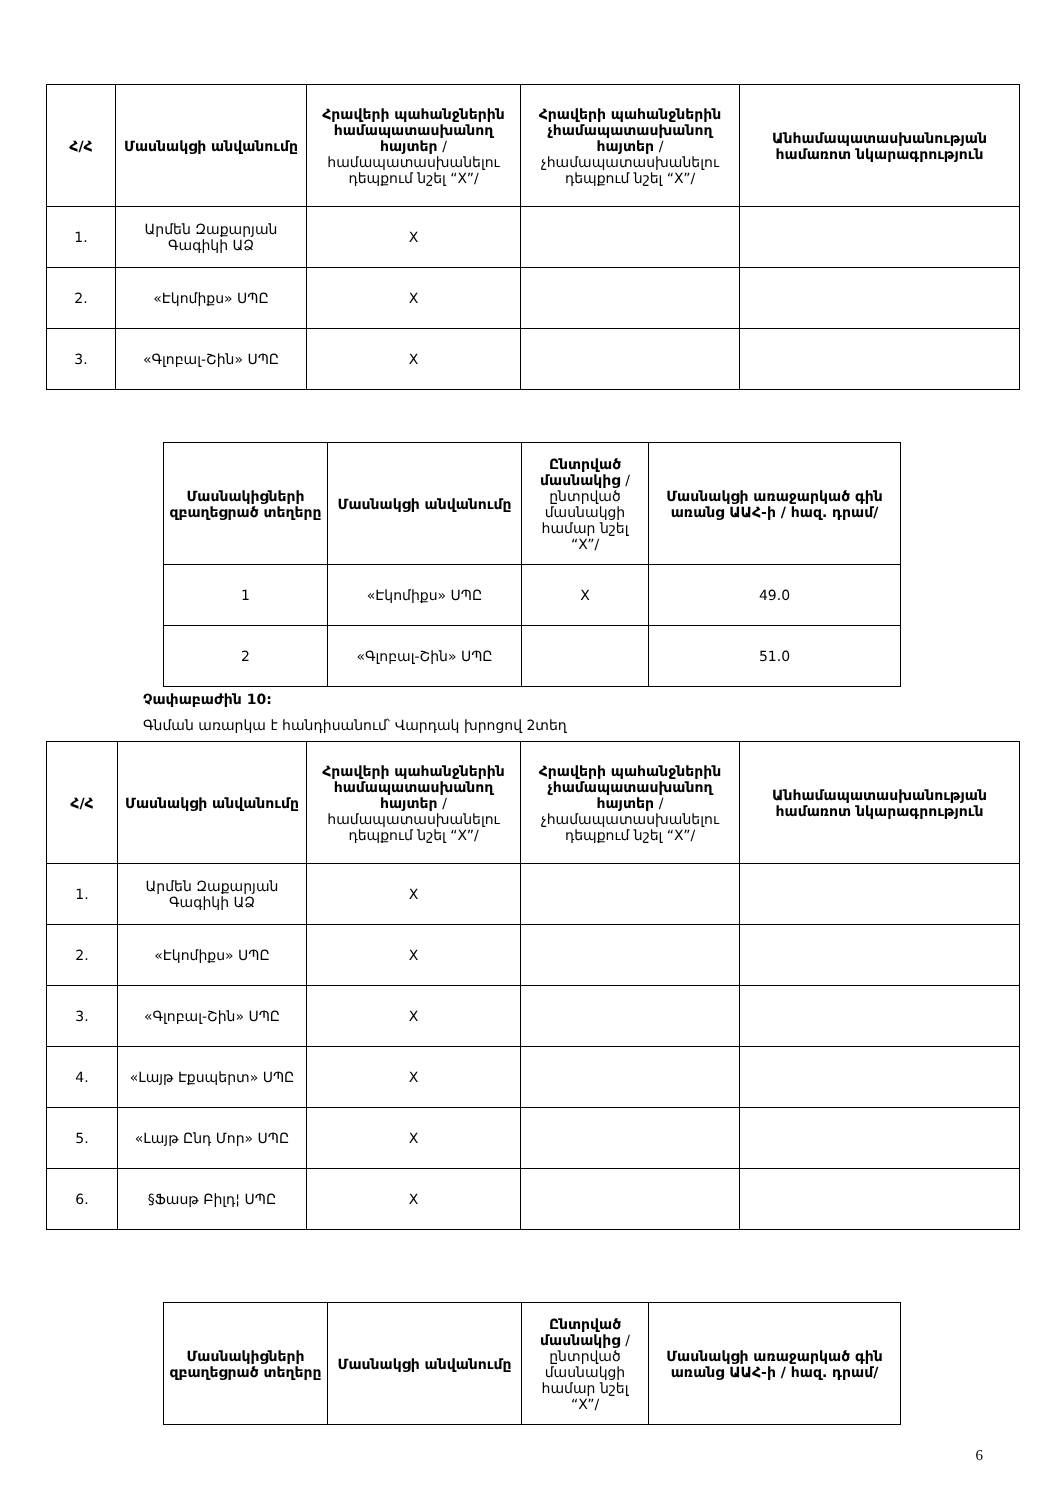| Հ/Հ | Մասնակցի անվանումը | Հրավերի պահանջներին համապատասխանող հայտեր /համապատասխանելու դեպքում նշել “X”/ | Հրավերի պահանջներին չհամապատասխանող հայտեր /չհամապատասխանելու դեպքում նշել “X”/ | Անհամապատասխանության համառոտ նկարագրություն |
| --- | --- | --- | --- | --- |
| 1. | Արմեն Զաքարյան Գագիկի ԱՁ | X | | |
| 2. | «Էկոմիքս» ՍՊԸ | X | | |
| 3. | «Գլոբալ-Շին» ՍՊԸ | X | | |
| Մասնակիցների զբաղեցրած տեղերը | Մասնակցի անվանումը | Ընտրված մասնակից /ընտրված մասնակցի համար նշել “X”/ | Մասնակցի առաջարկած գին առանց ԱԱՀ-ի / հազ. դրամ/ |
| --- | --- | --- | --- |
| 1 | «Էկոմիքս» ՍՊԸ | X | 49.0 |
| 2 | «Գլոբալ-Շին» ՍՊԸ | | 51.0 |
Չափաբաժին 10:
Գնման առարկա է հանդիսանում՝ Վարդակ խրոցով 2տեղ
| Հ/Հ | Մասնակցի անվանումը | Հրավերի պահանջներին համապատասխանող հայտեր /համապատասխանելու դեպքում նշել “X”/ | Հրավերի պահանջներին չհամապատասխանող հայտեր /չհամապատասխանելու դեպքում նշել “X”/ | Անհամապատասխանության համառոտ նկարագրություն |
| --- | --- | --- | --- | --- |
| 1. | Արմեն Զաքարյան Գագիկի ԱՁ | X | | |
| 2. | «Էկոմիքս» ՍՊԸ | X | | |
| 3. | «Գլոբալ-Շին» ՍՊԸ | X | | |
| 4. | «Լայթ Էքսպերտ» ՍՊԸ | X | | |
| 5. | «Լայթ Ընդ Մոր» ՍՊԸ | X | | |
| 6. | §Ֆասթ Բիլդ¦ ՍՊԸ | X | | |
| Մասնակիցների զբաղեցրած տեղերը | Մասնակցի անվանումը | Ընտրված մասնակից /ընտրված մասնակցի համար նշել “X”/ | Մասնակցի առաջարկած գին առանց ԱԱՀ-ի / հազ. դրամ/ |
| --- | --- | --- | --- |
6